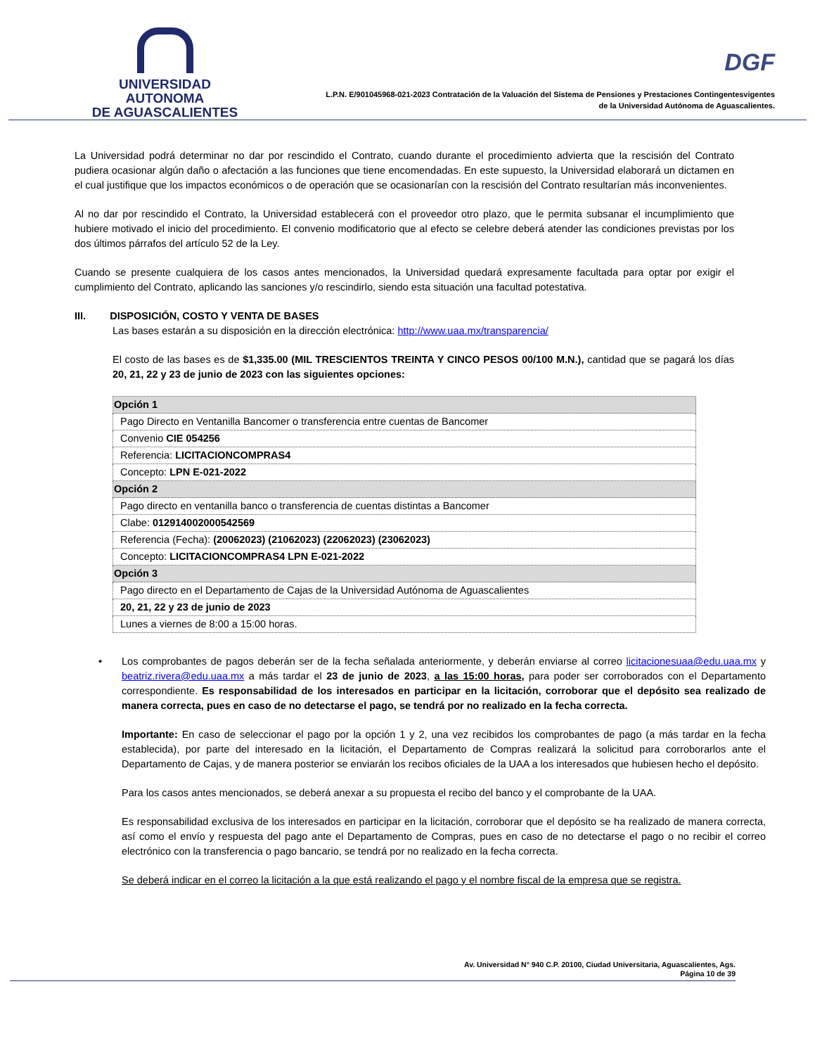UNIVERSIDAD AUTONOMA
DE AGUASCALIENTES
DGF
L.P.N. E/901045968-021-2023 Contratación de la Valuación del Sistema de Pensiones y Prestaciones Contingentesvigentes
de la Universidad Autónoma de Aguascalientes.
La Universidad podrá determinar no dar por rescindido el Contrato, cuando durante el procedimiento advierta que la rescisión del Contrato pudiera ocasionar algún daño o afectación a las funciones que tiene encomendadas. En este supuesto, la Universidad elaborará un dictamen en el cual justifique que los impactos económicos o de operación que se ocasionarían con la rescisión del Contrato resultarían más inconvenientes.
Al no dar por rescindido el Contrato, la Universidad establecerá con el proveedor otro plazo, que le permita subsanar el incumplimiento que hubiere motivado el inicio del procedimiento. El convenio modificatorio que al efecto se celebre deberá atender las condiciones previstas por los dos últimos párrafos del artículo 52 de la Ley.
Cuando se presente cualquiera de los casos antes mencionados, la Universidad quedará expresamente facultada para optar por exigir el cumplimiento del Contrato, aplicando las sanciones y/o rescindirlo, siendo esta situación una facultad potestativa.
III. DISPOSICIÓN, COSTO Y VENTA DE BASES
Las bases estarán a su disposición en la dirección electrónica: http://www.uaa.mx/transparencia/
El costo de las bases es de $1,335.00 (MIL TRESCIENTOS TREINTA Y CINCO PESOS 00/100 M.N.), cantidad que se pagará los días 20, 21, 22 y 23 de junio de 2023 con las siguientes opciones:
| Opción 1 |
| --- |
| Pago Directo en Ventanilla Bancomer o transferencia entre cuentas de Bancomer |
| Convenio CIE 054256 |
| Referencia: LICITACIONCOMPRAS4 |
| Concepto: LPN E-021-2022 |
| Opción 2 |
| Pago directo en ventanilla banco o transferencia de cuentas distintas a Bancomer |
| Clabe: 012914002000542569 |
| Referencia (Fecha): (20062023) (21062023) (22062023) (23062023) |
| Concepto: LICITACIONCOMPRAS4 LPN E-021-2022 |
| Opción 3 |
| Pago directo en el Departamento de Cajas de la Universidad Autónoma de Aguascalientes |
| 20, 21, 22 y 23 de junio de 2023 |
| Lunes a viernes de 8:00 a 15:00 horas. |
•
Los comprobantes de pagos deberán ser de la fecha señalada anteriormente, y deberán enviarse al correo licitacionesuaa@edu.uaa.mx y beatriz.rivera@edu.uaa.mx a más tardar el 23 de junio de 2023, a las 15:00 horas, para poder ser corroborados con el Departamento correspondiente. Es responsabilidad de los interesados en participar en la licitación, corroborar que el depósito sea realizado de manera correcta, pues en caso de no detectarse el pago, se tendrá por no realizado en la fecha correcta.
Importante: En caso de seleccionar el pago por la opción 1 y 2, una vez recibidos los comprobantes de pago (a más tardar en la fecha establecida), por parte del interesado en la licitación, el Departamento de Compras realizará la solicitud para corroborarlos ante el Departamento de Cajas, y de manera posterior se enviarán los recibos oficiales de la UAA a los interesados que hubiesen hecho el depósito.
Para los casos antes mencionados, se deberá anexar a su propuesta el recibo del banco y el comprobante de la UAA.
Es responsabilidad exclusiva de los interesados en participar en la licitación, corroborar que el depósito se ha realizado de manera correcta, así como el envío y respuesta del pago ante el Departamento de Compras, pues en caso de no detectarse el pago o no recibir el correo electrónico con la transferencia o pago bancario, se tendrá por no realizado en la fecha correcta.
Se deberá indicar en el correo la licitación a la que está realizando el pago y el nombre fiscal de la empresa que se registra.
Av. Universidad N° 940 C.P. 20100, Ciudad Universitaria, Aguascalientes, Ags.
Página 10 de 39